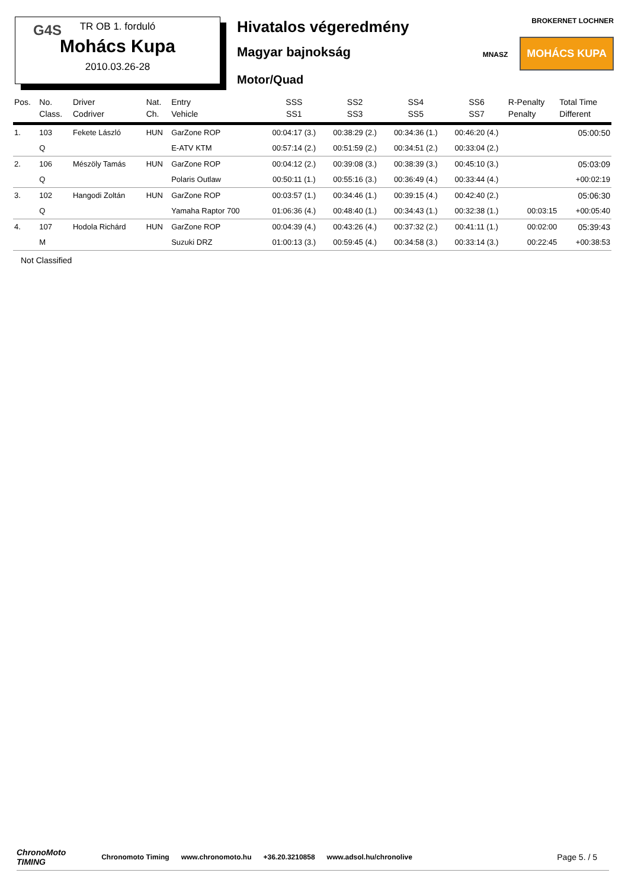G4S
TR OB 1. forduló
Mohács Kupa
2010.03.26-28
Hivatalos végeredmény
Magyar bajnokság
Motor/Quad
BROKERNET LOCHNER
MNASZ MOHÁCS KUPA
| Pos. | No. Class. | Driver Codriver | Nat. Ch. | Entry Vehicle | SSS SS1 | SS2 SS3 | SS4 SS5 | SS6 SS7 | R-Penalty Penalty | Total Time Different |
| --- | --- | --- | --- | --- | --- | --- | --- | --- | --- | --- |
| 1. | 103 | Fekete László | HUN | GarZone ROP | 00:04:17 (3.) | 00:38:29 (2.) | 00:34:36 (1.) | 00:46:20 (4.) | | 05:00:50 |
| | Q | | | E-ATV KTM | 00:57:14 (2.) | 00:51:59 (2.) | 00:34:51 (2.) | 00:33:04 (2.) | | |
| 2. | 106 | Mészöly Tamás | HUN | GarZone ROP | 00:04:12 (2.) | 00:39:08 (3.) | 00:38:39 (3.) | 00:45:10 (3.) | | 05:03:09 |
| | Q | | | Polaris Outlaw | 00:50:11 (1.) | 00:55:16 (3.) | 00:36:49 (4.) | 00:33:44 (4.) | | +00:02:19 |
| 3. | 102 | Hangodi Zoltán | HUN | GarZone ROP | 00:03:57 (1.) | 00:34:46 (1.) | 00:39:15 (4.) | 00:42:40 (2.) | | 05:06:30 |
| | Q | | | Yamaha Raptor 700 | 01:06:36 (4.) | 00:48:40 (1.) | 00:34:43 (1.) | 00:32:38 (1.) | 00:03:15 | +00:05:40 |
| 4. | 107 | Hodola Richárd | HUN | GarZone ROP | 00:04:39 (4.) | 00:43:26 (4.) | 00:37:32 (2.) | 00:41:11 (1.) | 00:02:00 | 05:39:43 |
| | M | | | Suzuki DRZ | 01:00:13 (3.) | 00:59:45 (4.) | 00:34:58 (3.) | 00:33:14 (3.) | 00:22:45 | +00:38:53 |
Not Classified
ChronoMoto
TIMING Chronomoto Timing www.chronomoto.hu +36.20.3210858 www.adsol.hu/chronolive Page 5. / 5